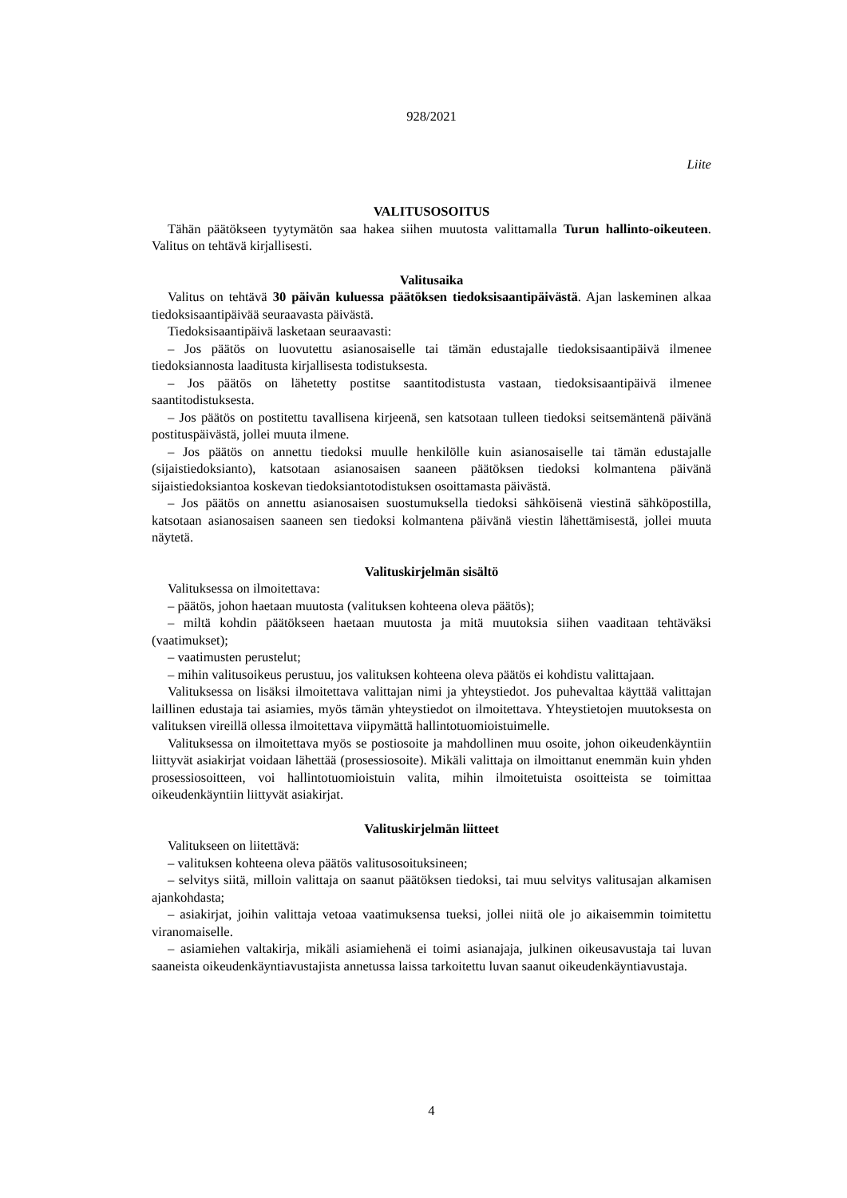928/2021
Liite
VALITUSOSOITUS
Tähän päätökseen tyytymätön saa hakea siihen muutosta valittamalla Turun hallinto-oikeuteen. Valitus on tehtävä kirjallisesti.
Valitusaika
Valitus on tehtävä 30 päivän kuluessa päätöksen tiedoksisaantipäivästä. Ajan laskeminen alkaa tiedoksisaantipäivää seuraavasta päivästä.
Tiedoksisaantipäivä lasketaan seuraavasti:
– Jos päätös on luovutettu asianosaiselle tai tämän edustajalle tiedoksisaantipäivä ilmenee tiedoksiannosta laaditusta kirjallisesta todistuksesta.
– Jos päätös on lähetetty postitse saantitodistusta vastaan, tiedoksisaantipäivä ilmenee saantitodistuksesta.
– Jos päätös on postitettu tavallisena kirjeenä, sen katsotaan tulleen tiedoksi seitsemäntenä päivänä postituspäivästä, jollei muuta ilmene.
– Jos päätös on annettu tiedoksi muulle henkilölle kuin asianosaiselle tai tämän edustajalle (sijaistiedoksianto), katsotaan asianosaisen saaneen päätöksen tiedoksi kolmantena päivänä sijaistiedoksiantoa koskevan tiedoksiantotodistuksen osoittamasta päivästä.
– Jos päätös on annettu asianosaisen suostumuksella tiedoksi sähköisenä viestinä sähköpostilla, katsotaan asianosaisen saaneen sen tiedoksi kolmantena päivänä viestin lähettämisestä, jollei muuta näytetä.
Valituskirjelmän sisältö
Valituksessa on ilmoitettava:
– päätös, johon haetaan muutosta (valituksen kohteena oleva päätös);
– miltä kohdin päätökseen haetaan muutosta ja mitä muutoksia siihen vaaditaan tehtäväksi (vaatimukset);
– vaatimusten perustelut;
– mihin valitusoikeus perustuu, jos valituksen kohteena oleva päätös ei kohdistu valittajaan.
Valituksessa on lisäksi ilmoitettava valittajan nimi ja yhteystiedot. Jos puhevaltaa käyttää valittajan laillinen edustaja tai asiamies, myös tämän yhteystiedot on ilmoitettava. Yhteystietojen muutoksesta on valituksen vireillä ollessa ilmoitettava viipymättä hallintotuomioistuimelle.
Valituksessa on ilmoitettava myös se postiosoite ja mahdollinen muu osoite, johon oikeudenkäyntiin liittyvät asiakirjat voidaan lähettää (prosessiosoite). Mikäli valittaja on ilmoittanut enemmän kuin yhden prosessiosoitteen, voi hallintotuomioistuin valita, mihin ilmoitetuista osoitteista se toimittaa oikeudenkäyntiin liittyvät asiakirjat.
Valituskirjelmän liitteet
Valitukseen on liitettävä:
– valituksen kohteena oleva päätös valitusosoituksineen;
– selvitys siitä, milloin valittaja on saanut päätöksen tiedoksi, tai muu selvitys valitusajan alkamisen ajankohdasta;
– asiakirjat, joihin valittaja vetoaa vaatimuksensa tueksi, jollei niitä ole jo aikaisemmin toimitettu viranomaiselle.
– asiamiehen valtakirja, mikäli asiamiehenä ei toimi asianajaja, julkinen oikeusavustaja tai luvan saaneista oikeudenkäyntiavustajista annetussa laissa tarkoitettu luvan saanut oikeudenkäyntiavustaja.
4